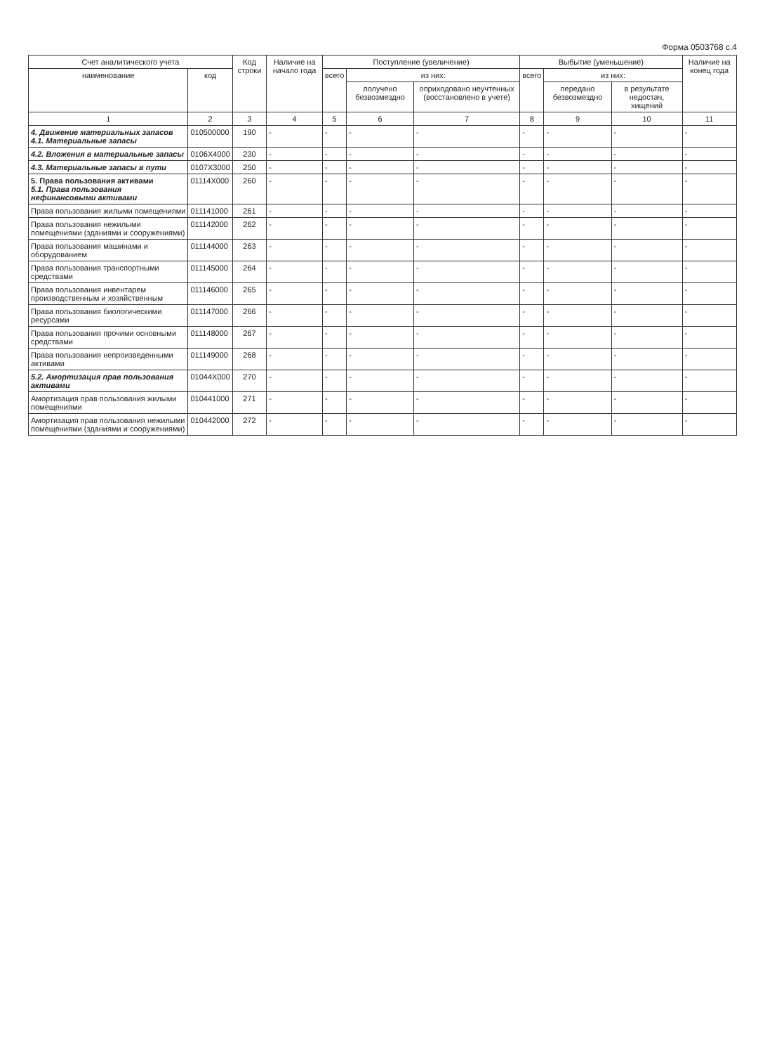Форма 0503768 с.4
| Счет аналитического учета | | Код строки | Наличие на начало года | Поступление (увеличение) | | | Выбытие (уменьшение) | | | Наличие на конец года |
| --- | --- | --- | --- | --- | --- | --- | --- | --- | --- | --- |
| наименование | код | | | всего | из них: | | всего | из них: | | |
| | | | | | получено безвозмездно | оприходовано неучтенных (восстановлено в учете) | | передано безвозмездно | в результате недостач, хищений | |
| 1 | 2 | 3 | 4 | 5 | 6 | 7 | 8 | 9 | 10 | 11 |
| 4. Движение материальных запасов 4.1. Материальные запасы | 010500000 | 190 | - | - | - | - | - | - | - | - |
| 4.2. Вложения в материальные запасы | 0106X4000 | 230 | - | - | - | - | - | - | - | - |
| 4.3. Материальные запасы в пути | 0107X3000 | 250 | - | - | - | - | - | - | - | - |
| 5. Права пользования активами 5.1. Права пользования нефинансовыми активами | 01114X000 | 260 | - | - | - | - | - | - | - | - |
| Права пользования жилыми помещениями | 011141000 | 261 | - | - | - | - | - | - | - | - |
| Права пользования нежилыми помещениями (зданиями и сооружениями) | 011142000 | 262 | - | - | - | - | - | - | - | - |
| Права пользования машинами и оборудованием | 011144000 | 263 | - | - | - | - | - | - | - | - |
| Права пользования транспортными средствами | 011145000 | 264 | - | - | - | - | - | - | - | - |
| Права пользования инвентарем производственным и хозяйственным | 011146000 | 265 | - | - | - | - | - | - | - | - |
| Права пользования биологическими ресурсами | 011147000 | 266 | - | - | - | - | - | - | - | - |
| Права пользования прочими основными средствами | 011148000 | 267 | - | - | - | - | - | - | - | - |
| Права пользования непроизведенными активами | 011149000 | 268 | - | - | - | - | - | - | - | - |
| 5.2. Амортизация прав пользования активами | 01044X000 | 270 | - | - | - | - | - | - | - | - |
| Амортизация прав пользования жилыми помещениями | 010441000 | 271 | - | - | - | - | - | - | - | - |
| Амортизация прав пользования нежилыми помещениями (зданиями и сооружениями) | 010442000 | 272 | - | - | - | - | - | - | - | - |